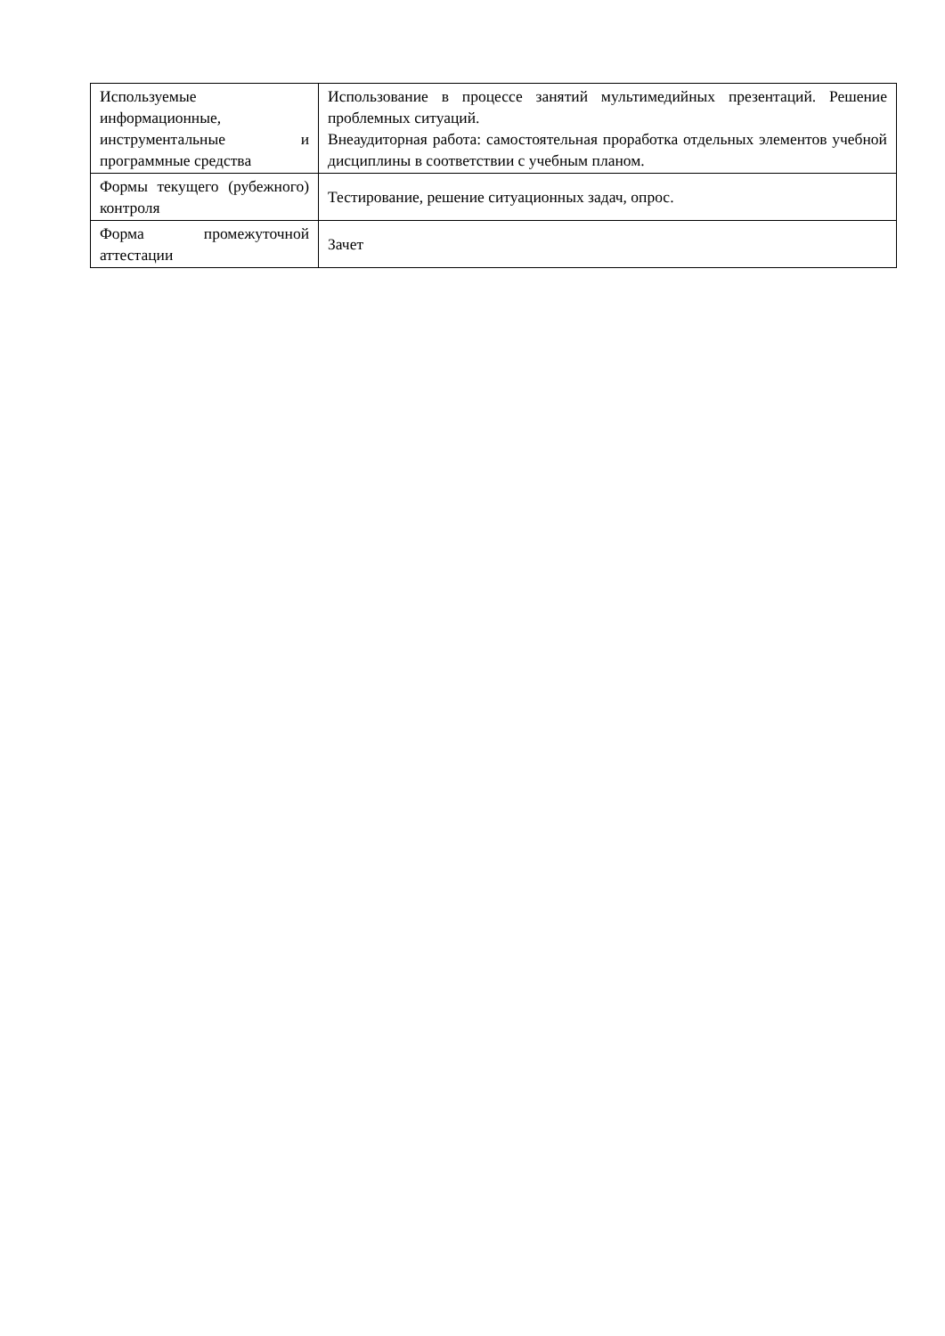| Используемые информационные, инструментальные и программные средства | Использование в процессе занятий мультимедийных презентаций. Решение проблемных ситуаций. Внеаудиторная работа: самостоятельная проработка отдельных элементов учебной дисциплины в соответствии с учебным планом. |
| Формы текущего (рубежного) контроля | Тестирование, решение ситуационных задач, опрос. |
| Форма промежуточной аттестации | Зачет |